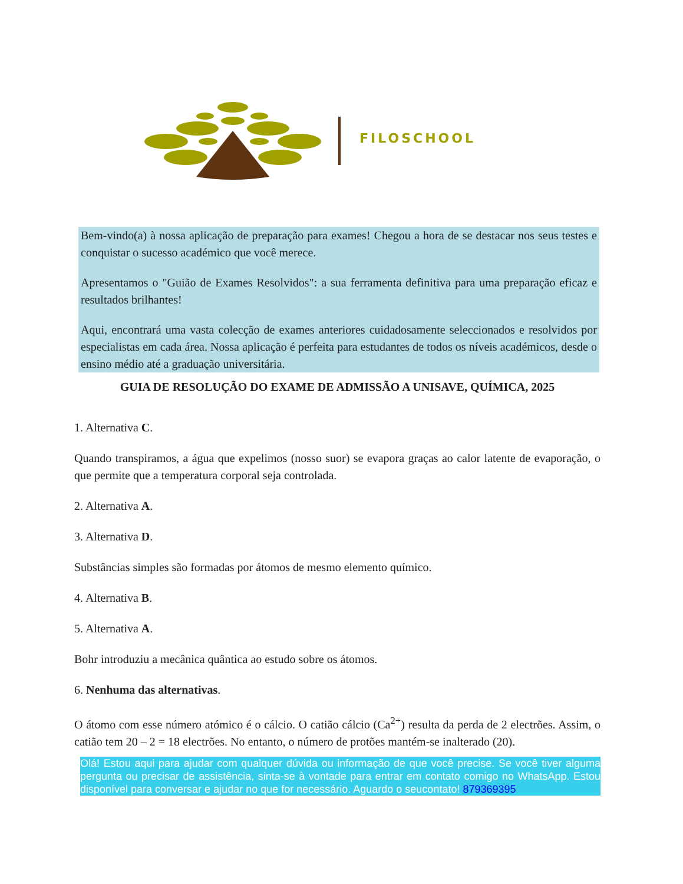FILOSCHOOL
Bem-vindo(a) à nossa aplicação de preparação para exames! Chegou a hora de se destacar nos seus testes e conquistar o sucesso académico que você merece.
Apresentamos o "Guião de Exames Resolvidos": a sua ferramenta definitiva para uma preparação eficaz e resultados brilhantes!
Aqui, encontrará uma vasta colecção de exames anteriores cuidadosamente seleccionados e resolvidos por especialistas em cada área. Nossa aplicação é perfeita para estudantes de todos os níveis académicos, desde o ensino médio até a graduação universitária.
GUIA DE RESOLUÇÃO DO EXAME DE ADMISSÃO A UNISAVE, QUÍMICA, 2025
1. Alternativa C.
Quando transpiramos, a água que expelimos (nosso suor) se evapora graças ao calor latente de evaporação, o que permite que a temperatura corporal seja controlada.
2. Alternativa A.
3. Alternativa D.
Substâncias simples são formadas por átomos de mesmo elemento químico.
4. Alternativa B.
5. Alternativa A.
Bohr introduziu a mecânica quântica ao estudo sobre os átomos.
6. Nenhuma das alternativas.
O átomo com esse número atómico é o cálcio. O catião cálcio (Ca<sup>2+</sup>) resulta da perda de 2 electrões. Assim, o catião tem 20 – 2 = 18 electrões. No entanto, o número de protões mantém-se inalterado (20).
Olá! Estou aqui para ajudar com qualquer dúvida ou informação de que você precise. Se você tiver alguma pergunta ou precisar de assistência, sinta-se à vontade para entrar em contato comigo no WhatsApp. Estou disponível para conversar e ajudar no que for necessário. Aguardo o seucontato! 879369395